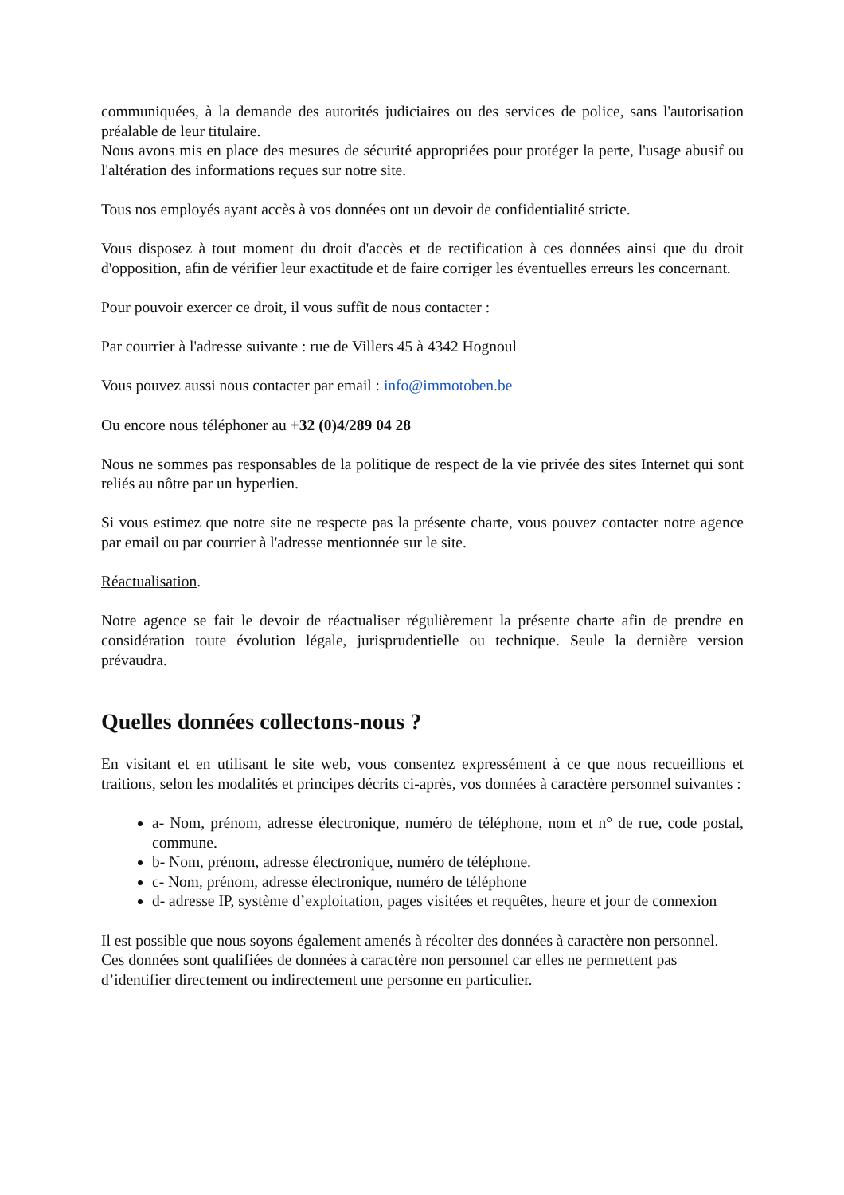communiquées, à la demande des autorités judiciaires ou des services de police, sans l'autorisation préalable de leur titulaire.
Nous avons mis en place des mesures de sécurité appropriées pour protéger la perte, l'usage abusif ou l'altération des informations reçues sur notre site.
Tous nos employés ayant accès à vos données ont un devoir de confidentialité stricte.
Vous disposez à tout moment du droit d'accès et de rectification à ces données ainsi que du droit d'opposition, afin de vérifier leur exactitude et de faire corriger les éventuelles erreurs les concernant.
Pour pouvoir exercer ce droit, il vous suffit de nous contacter :
Par courrier à l'adresse suivante : rue de Villers 45 à 4342 Hognoul
Vous pouvez aussi nous contacter par email : info@immotoben.be
Ou encore nous téléphoner au +32 (0)4/289 04 28
Nous ne sommes pas responsables de la politique de respect de la vie privée des sites Internet qui sont reliés au nôtre par un hyperlien.
Si vous estimez que notre site ne respecte pas la présente charte, vous pouvez contacter notre agence par email ou par courrier à l'adresse mentionnée sur le site.
Réactualisation.
Notre agence se fait le devoir de réactualiser régulièrement la présente charte afin de prendre en considération toute évolution légale, jurisprudentielle ou technique. Seule la dernière version prévaudra.
Quelles données collectons-nous ?
En visitant et en utilisant le site web, vous consentez expressément à ce que nous recueillions et traitions, selon les modalités et principes décrits ci-après, vos données à caractère personnel suivantes :
a- Nom, prénom, adresse électronique, numéro de téléphone, nom et n° de rue, code postal, commune.
b- Nom, prénom, adresse électronique, numéro de téléphone.
c- Nom, prénom, adresse électronique, numéro de téléphone
d- adresse IP, système d’exploitation, pages visitées et requêtes, heure et jour de connexion
Il est possible que nous soyons également amenés à récolter des données à caractère non personnel. Ces données sont qualifiées de données à caractère non personnel car elles ne permettent pas d’identifier directement ou indirectement une personne en particulier.